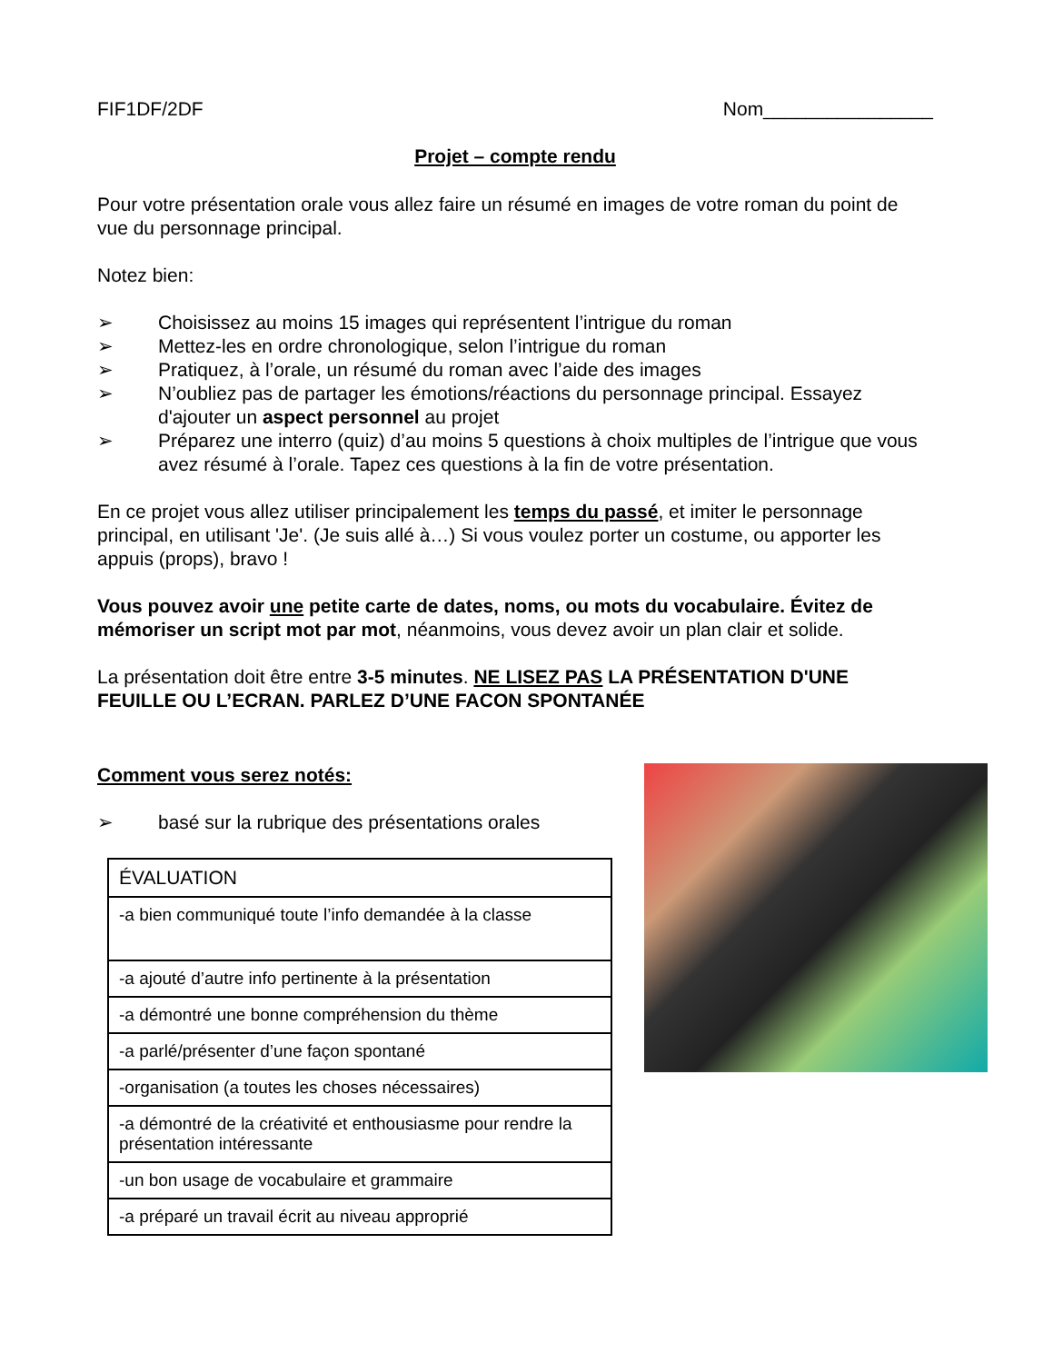FIF1DF/2DF Nom________________
Projet – compte rendu
Pour votre présentation orale vous allez faire un résumé en images de votre roman du point de vue du personnage principal.
Notez bien:
➢ Choisissez au moins 15 images qui représentent l’intrigue du roman
➢ Mettez-les en ordre chronologique, selon l’intrigue du roman
➢ Pratiquez, à l’orale, un résumé du roman avec l’aide des images
➢ N’oubliez pas de partager les émotions/réactions du personnage principal. Essayez d'ajouter un aspect personnel au projet
➢ Préparez une interro (quiz) d’au moins 5 questions à choix multiples de l’intrigue que vous avez résumé à l’orale. Tapez ces questions à la fin de votre présentation.
En ce projet vous allez utiliser principalement les temps du passé, et imiter le personnage principal, en utilisant 'Je'. (Je suis allé à…) Si vous voulez porter un costume, ou apporter les appuis (props), bravo !
Vous pouvez avoir une petite carte de dates, noms, ou mots du vocabulaire. Évitez de mémoriser un script mot par mot, néanmoins, vous devez avoir un plan clair et solide.
La présentation doit être entre 3-5 minutes. NE LISEZ PAS LA PRÉSENTATION D'UNE FEUILLE OU L’ECRAN. PARLEZ D’UNE FACON SPONTANÉE
Comment vous serez notés:
➢ basé sur la rubrique des présentations orales
| ÉVALUATION |
| -a bien communiqué toute l’info demandée à la classe |
| -a ajouté d’autre info pertinente à la présentation |
| -a démontré une bonne compréhension du thème |
| -a parlé/présenter d’une façon spontané |
| -organisation (a toutes les choses nécessaires) |
| -a démontré de la créativité et enthousiasme pour rendre la présentation intéressante |
| -un bon usage de vocabulaire et grammaire |
| -a préparé un travail écrit au niveau approprié |